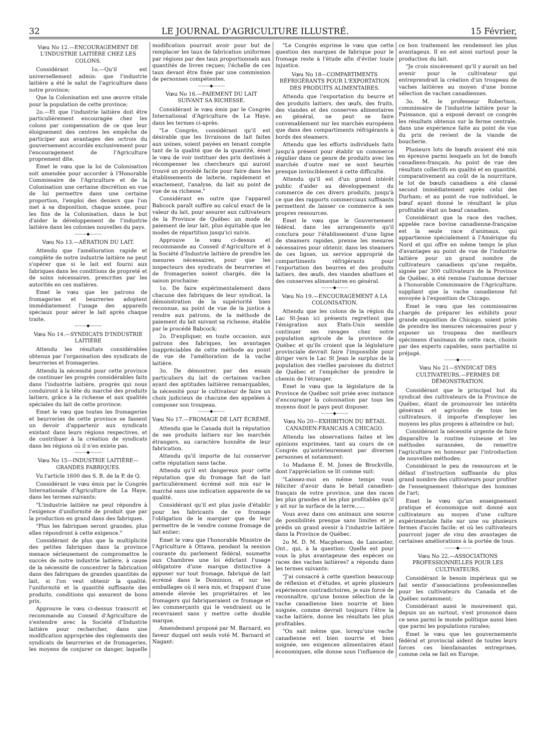32 LE JOURNAL D'AGRICULTURE ILLUSTRÉ. 15 Février,
Vœu No 12.—ENCOURAGEMENT DE L'INDUSTRIE LAITIÈRE CHEZ LES COLONS.
Considérant 1o.—Qu'il est universellement admis: que l'industrie laitière a été le salut de l'agriculture dans notre province;
Que la Colonisation est une œuvre vitale pour la population de cette province;
2o.—Et que l'industrie laitière doit être particulièrement encouragée chez les colons par compensation de ce que leur éloignement des centres les empêche de participer aux avantages des octrois du gouvernement accordés exclusivement pour l'encouragement de l'Agriculture proprement dite.
Emet le vœu que la loi de Colonisation soit amendée pour accorder à l'Honorable Commissaire de l'Agriculture et de la Colonisation une certaine discrétion en vue de lui permettre dans une certaine proportion, l'emploi des deniers que l'on met à sa disposition, chaque année, pour les fins de la Colonisation, dans le but d'aider le développement de l'industrie laitière dans les colonies nouvelles du pays.
———◆———
Vœu No 13.—AÉRATION DU LAIT.
Attendu que l'amélioration rapide et complète de notre industrie laitière ne peut s'opérer que si le lait est fourni aux fabriques dans les conditions de propreté et de soins nécessaires, prescrites par les autorités en ces matières.
Emet le vœu que les patrons de fromageries et beurreries adoptent immédiatement l'usage des appareils spéciaux pour aérer le lait après chaque traite.
———◆———
Vœu No 14.—SYNDICATS D'INDUSTRIE LAITIÈRE
Attendu les résultats considérables obtenus par l'organisation des syndicats de beurreries et fromageries.
Attendu la nécessité pour cette province de continuer les progrès considérables faits dans l'industrie laitière, progrès qui nous conduiront à la tête du marché des produits laitiers, grâce à la richesse et aux qualités spéciales du lait de cette province;
Emet le vœu que toutes les fromageries et beurreries de cette province se fassent un devoir d'appartenir aux syndicats existant dans leurs régions respectives, et de contribuer à la création de syndicats dans les régions où il n'en existe pas.
———◆———
Vœu No 15—INDUSTRIE LAITIÈRE—GRANDES FABRIQUES.
Vu l'article 1600 des S. R. de la P. de Q.
Considérant le vœu émis par le Congrès Internationale d'Agriculture de La Haye, dans les termes suivants:
"L'industrie laitière ne peut répondre à l'exigence d'uniformité de produit que par la production en grand dans des fabriques.
"Plus les fabriques seront grandes, plus elles répondront à cette exigence."
Considérant de plus que la multiplicité des petites fabriques dans la province menace sérieusement de compromettre le succès de notre industrie laitière, à cause de la nécessité de concentrer la fabrication dans des fabriques de grandes quantités de lait, si l'on veut obtenir la qualité, l'uniformité et la quantité suffisante des produits, conditions qui assurent de bons prix.
Approuve le vœu ci-dessus transcrit et recommande au Conseil d'Agriculture de s'entendre avec la Société d'Industrie laitière pour rechercher, dans une modification appropriée des règlements des syndicats de beurreries et de fromageries, les moyens de conjurer ce danger, laquelle modification pourrait avoir pour but de remplacer les taux de fabrication uniformes par régions par des taux proportionnels aux quantités de livres reçues; l'échelle de ces taux devant être fixée par une commission de personnes compétentes.
———◆———
Vœu No 16.—PAIEMENT DU LAIT SUIVANT SA RICHESSE.
Considérant le vœu émis par le Congrès International d'Agriculture de La Haye, dans les termes ci-après:
"Le Congrès, considérant qu'il est désirable que les livraisons de lait faites aux usines, soient payées en tenant compte tant de la qualité que de la quantité, émet le vœu de voir instituer des prix destinés à récompenser les chercheurs qui auront trouvé un procédé facile pour faire dans les établissements de laiterie, rapidement et exactement, l'analyse, du lait au point de vue de sa richesse."
Considérant en outre que l'appareil Babcock paraît suffire au calcul exact de la valeur du lait, pour assurer aux cultivateurs de la Province de Québec un mode de paiement de leur lait, plus équitable que les modes de répartition jusqu'ici suivis.
Approuve le vœu ci-dessus et recommande au Conseil d'Agriculture et à la Société d'Industrie laitière de prendre les mesures nécessaires, pour que les inspecteurs des syndicats de beurreries et de fromageries soient chargés, dès la saison prochaine:
1o. De faire expérimentalement dans chacune des fabriques de leur syndicat, la démonstration de la supériorité bien reconnue, au point de vue de la justice à rendre aux patrons, de la méthode de paiement du lait suivant sa richesse, établie par le procédé Babcock;
2o. D'expliquer, en toute occasion, aux patrons des fabriques, les avantages inappréciables de cette méthode au point de vue de l'amélioration de la vache laitière.
3o. De démontrer, par des essais particuliers du lait de certaines vaches ayant des aptitudes laitières remarquables, la nécessité pour le cultivateur de faire un choix judicieux de chacune des appelées à composer son troupeau.
———◆———
Vœu No 17.—FROMAGE DE LAIT ÉCRÉMÉ.
Attendu que le Canada doit la réputation de ses produits laitiers sur les marchés étrangers, au caractère honnête de leur fabrication.
Attendu qu'il importe de lui conserver cette réputation sans tache.
Attendu qu'il est dangereux pour cette réputation que du fromage fait de lait particulièrement écrémé soit mis sur le marché sans une indication apparente de sa qualité.
Considérant qu'il est plus juste d'établir pour les fabricants de ce fromage l'obligation de le marquer que de leur permettre de le vendre comme fromage de lait entier;
Emet le vœu que l'honorable Ministre de l'Agriculture à Ottawa, pendant la session courante du parlement fédéral, soumette aux Chambres une loi édictant l'usage obligatoire d'une marque distinctive à apposer sur tout fromage, fabriqué de lait écrémé dans le Dominion, et sur les emballages où il sera mis, et frappant d'une amende élevée les propriétaires et les fromagers qui fabriqueraient ce fromage et les commerçants qui le vendraient ou le recevraient sans y mettre cette double marque.
Amendement proposé par M. Barnard, en faveur duquel ont seuls voté M. Barnard et Nagant:
"Le Congrès exprime le vœu que cette question des marques de fabrique pour le fromage reste à l'étude afin d'éviter toute injustice.
Vœu No 18—COMPARTIMENTS RÉFRIGÉRANTS POUR L'EXPORTATION DES PRODUITS ALIMENTAIRES.
Attendu que l'exportation du beurre et des produits laitiers, des œufs, des fruits, des viandes et des conserves alimentaires en général, ne peut se faire convenablement sur les marchés européens que dans des compartiments réfrigérants à bords des steamers.
Attendu que les efforts individuels faits jusqu'à présent pour établir un commerce régulier dans ce genre de produits avec les marchés d'outre mer se sont heurtés presque invinciblement à cette difficulté.
Attendu qu'il est d'un grand intérêt public d'aider au développement du commerce de ces divers produits, jusqu'à ce que des rapports commerciaux suffisants permettent de laisser ce commerce à ses propres ressources.
Emet le vœu que le Gouvernement fédéral, dans les arrangements qu'il conclura pour l'établissement d'une ligne de steamers rapides, prenne les mesures nécessaires pour obtenir, dans les steamers de ces lignes, un service approprié de compartiments réfrigérants pour l'exportation des beurres et des produits laitiers, des œufs, des viandes abattues et des conserves alimentaires en général.
———◆———
Vœu No 19.—ENCOURAGEMENT A LA COLONISATION.
Attendu que les colons de la région du Lac St-Jean ici présents regrettent que l'émigration aux Etats-Unis semble continuer ses ravages chez notre population agricole de la province de Québec et qu'ils croient que la législature provinciale devrait faire l'impossible pour diriger vers le Lac St Jean le surplus de la population des vieilles paroisses du district de Québec et l'empêcher de prendre le chemin de l'étranger.
Emet le vœu que la législature de la Province de Québec soit priée avec instance d'encourager la colonisation par tous les moyens dont le pays peut disposer.
———◆———
Vœu No 20—EXHIBITION DU BÉTAIL CANADIEN-FRANCAIS A CHICAGO.
Attendu les observations faites et les opinions exprimées, tant au cours de ce Congrès qu'antérieurement par diverses personnes et notamment:
1o Madame E. M. Jones de Brockville, dont l'appréciation se lit comme suit:
"Laissez-moi en même temps vous féliciter d'avoir dans le bétail canadien-français de votre province, une des races les plus grandes et les plus profitables qu'il y ait sur la surface de la terre......
Vous avez dans ces animaux une source de possibilités presque sans limites et je prédis un grand avenir à l'industrie laitière dans la Province de Québec.
2o M. D. M. Macpherson, de Lancaster, Ont., qui, à la question: Quelle est pour vous la plus avantageuse des espèces ou races des vaches laitières? a répondu dans les termes suivants:
"J'ai consacré à cette question beaucoup de réflexion et d'études, et après plusieurs expériences contradictoires, je suis forcé de reconnaître, qu'une bonne sélection de la vache canadienne bien nourrie et bien soignée, comme devrait toujours l'être la vache laitière, donne les résultats les plus profitables.
"On sait même que, lorsqu'une vache canadienne est bien nourrie et bien soignée, ses exigences alimentaires étant économiques, elle donne sous l'influence de ce bon traitement les rendement les plus avantageux. Il en est ainsi surtout pour la production du lait.
"Je crois sincèrement qu'il y aurait un bel avenir pour le cultivateur qui entreprendrait la création d'un troupeau de vaches laitières au moyen d'une bonne sélection de vaches canadiennes.
3o. M. le professeur Robertson, commissaire de l'industrie laitière pour la Puissance, qui a exposé devant ce congrès les résultats obtenus sur la ferme centrale, dans une expérience faite au point de vue du prix de revient de la viande de boucherie.
Plusieurs lots de bœufs avaient été mis en épreuve parmi lesquels un lot de bœufs canadiens-français. Au point de vue des résultats collectifs en qualité et en quantité, comparativement au coût de la nourriture, le lot de bœufs canadiens a été classé second immédiatement après celui des Durham; et au point de vue individuel, le bœuf ayant donné le résultant le plus profitable était un bœuf canadien.
Considérant que la race des vaches, appelée race bovine canadienne-française est la seule race d'animaux, qui appartienne spécialement à l'Amérique du Nord et qui offre en même temps le plus d'avantages au point de vue de l'industrie laitière pour un grand nombre de cultivateurs canadiens qu'une requête, signée par 300 cultivateurs de la Province de Québec, a été remise l'automne dernier à l'honorable Commissaire de l'Agriculture, suppliant que la vache canadienne fut envoyée à l'exposition de Chicago.
Emet le vœu que les commissaires chargés de préparer les exhibits pour grande exposition de Chicago, soient priés de prendre les mesures nécessaires pour y exposer un troupeau des meilleurs spécimens d'animaux de cette race, choisis par des experts capables, sans partialité ni préjugé.
———◆———
Vœu No 21—SYNDICAT DES CULTIVATEURS.—FERMES DE DÉMONSTRATION.
Considérant que le principal but du syndicat des cultivateurs de la Province de Québec, étant de promouvoir les intérêts généraux et agricoles de tous les cultivateurs, il importe d'employer les moyens les plus propres à atteindre ce but;
Considérant la nécessité urgente de faire disparaître la routine ruineuse et les méthodes surannées, de remettre l'agriculture en honneur par l'introduction de nouvelles méthodes;
Considérant le peu de ressources et le défaut d'instruction suffisante du plus grand nombre des cultivateurs pour profiter de l'enseignement théorique des hommes de l'art;
Emet le vœu qu'un enseignement pratique et économique soit donné aux cultivateurs au moyen d'une culture expérimentale faite sur une ou plusieurs fermes d'accès facile; et où les cultivateurs pourront juger de visu des avantages de certaines améliorations à la portée de tous.
———◆———
Vœu No 22.—ASSOCIATIONS PROFESSIONNELLES POUR LES CULTIVATEURS.
Considérant le besoin impérieux qui se fait sentir d'associations professionnelles pour les cultivateurs du Canada et de Québec notamment;
Considérant aussi le mouvement qui, depuis un an surtout, s'est prononcé dans ce sens parmi le monde politique aussi bien que parmi les populations rurales;
Emet le vœu que les gouvernements fédéral et provincial aident de toutes leurs forces ces bienfaisantes entreprises, comme cela se fait en Europe,